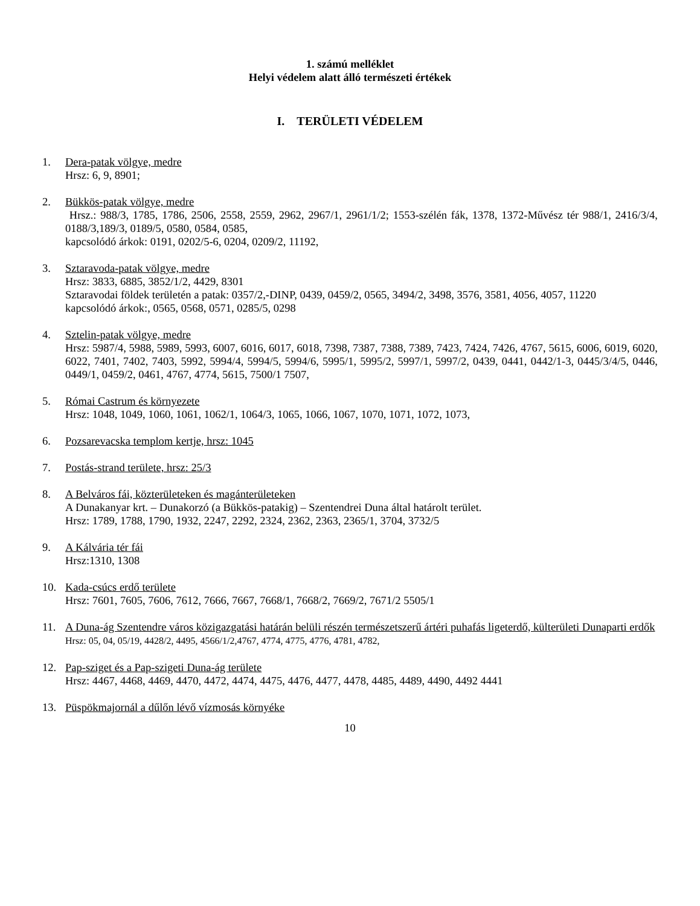1. számú melléklet
Helyi védelem alatt álló természeti értékek
I. TERÜLETI VÉDELEM
1. Dera-patak völgye, medre
Hrsz: 6, 9, 8901;
2. Bükkös-patak völgye, medre
Hrsz.: 988/3, 1785, 1786, 2506, 2558, 2559, 2962, 2967/1, 2961/1/2; 1553-szélén fák, 1378, 1372-Művész tér 988/1, 2416/3/4, 0188/3,189/3, 0189/5, 0580, 0584, 0585,
kapcsolódó árkok: 0191, 0202/5-6, 0204, 0209/2, 11192,
3. Sztaravoda-patak völgye, medre
Hrsz: 3833, 6885, 3852/1/2, 4429, 8301
Sztaravodai földek területén a patak: 0357/2,-DINP, 0439, 0459/2, 0565, 3494/2, 3498, 3576, 3581, 4056, 4057, 11220
kapcsolódó árkok:, 0565, 0568, 0571, 0285/5, 0298
4. Sztelin-patak völgye, medre
Hrsz: 5987/4, 5988, 5989, 5993, 6007, 6016, 6017, 6018, 7398, 7387, 7388, 7389, 7423, 7424, 7426, 4767, 5615, 6006, 6019, 6020, 6022, 7401, 7402, 7403, 5992, 5994/4, 5994/5, 5994/6, 5995/1, 5995/2, 5997/1, 5997/2, 0439, 0441, 0442/1-3, 0445/3/4/5, 0446, 0449/1, 0459/2, 0461, 4767, 4774, 5615, 7500/1 7507,
5. Római Castrum és környezete
Hrsz: 1048, 1049, 1060, 1061, 1062/1, 1064/3, 1065, 1066, 1067, 1070, 1071, 1072, 1073,
6. Pozsarevacska templom kertje, hrsz: 1045
7. Postás-strand területe, hrsz: 25/3
8. A Belváros fái, közterületeken és magánterületeken
A Dunakanyar krt. – Dunakorzó (a Bükkös-patakig) – Szentendrei Duna által határolt terület.
Hrsz: 1789, 1788, 1790, 1932, 2247, 2292, 2324, 2362, 2363, 2365/1, 3704, 3732/5
9. A Kálvária tér fái
Hrsz:1310, 1308
10. Kada-csúcs erdő területe
Hrsz: 7601, 7605, 7606, 7612, 7666, 7667, 7668/1, 7668/2, 7669/2, 7671/2 5505/1
11. A Duna-ág Szentendre város közigazgatási határán belüli részén természetszerű ártéri puhafás ligeterdő, külterületi Dunaparti erdők
Hrsz: 05, 04, 05/19, 4428/2, 4495, 4566/1/2,4767, 4774, 4775, 4776, 4781, 4782,
12. Pap-sziget és a Pap-szigeti Duna-ág területe
Hrsz: 4467, 4468, 4469, 4470, 4472, 4474, 4475, 4476, 4477, 4478, 4485, 4489, 4490, 4492 4441
13. Püspökmajornál a dűlőn lévő vízmosás környéke
10